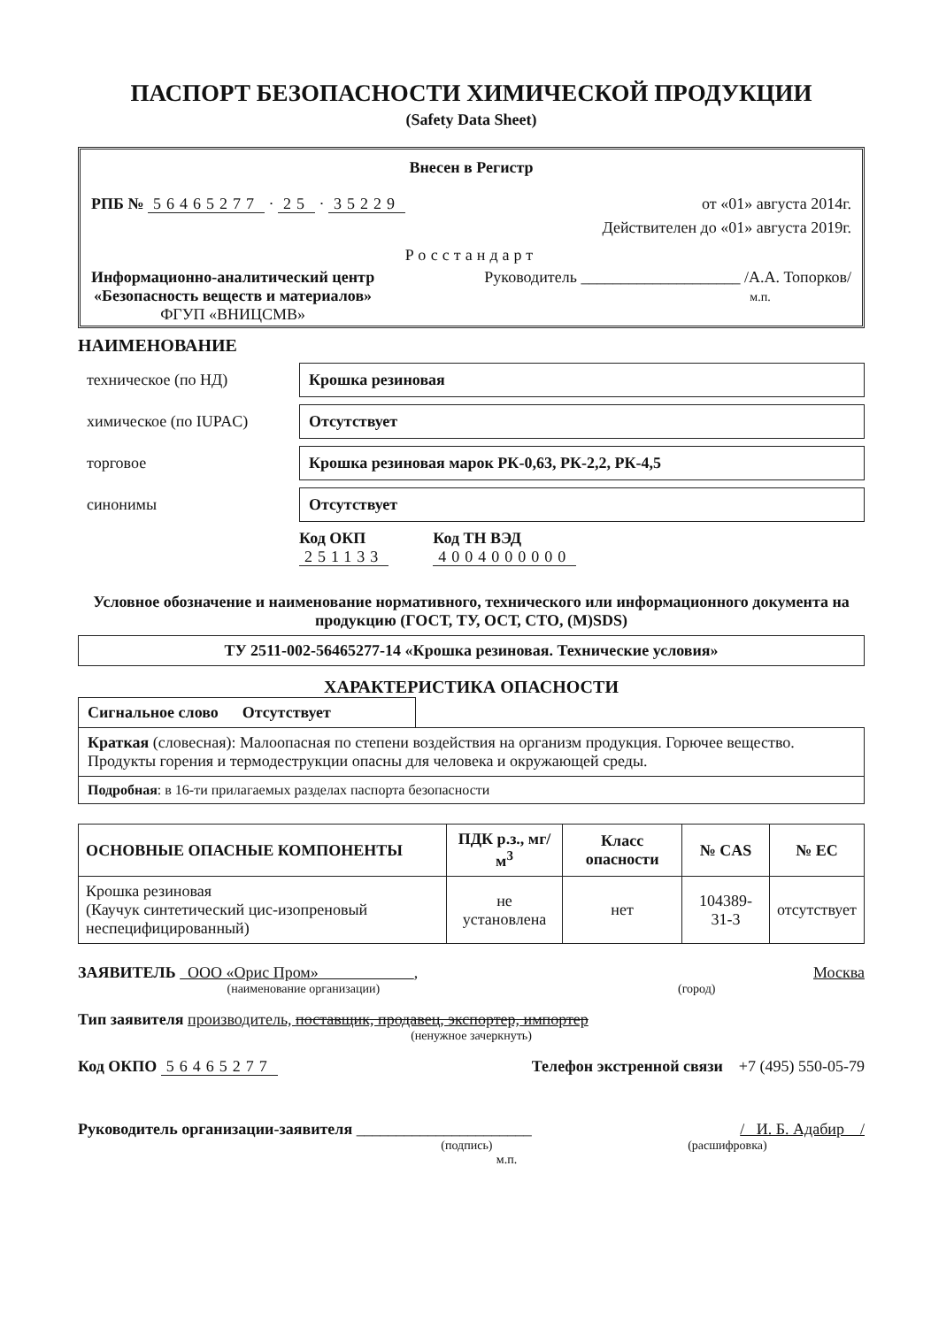ПАСПОРТ БЕЗОПАСНОСТИ ХИМИЧЕСКОЙ ПРОДУКЦИИ
(Safety Data Sheet)
Внесен в Регистр
РПБ № 56465277 · 25 · 35229 от «01» августа 2014г.
Действителен до «01» августа 2019г.
Росстандарт
Информационно-аналитический центр
«Безопасность веществ и материалов»
ФГУП «ВНИЦСМВ»
Руководитель ____________________ /А.А. Топорков/
м.п.
НАИМЕНОВАНИЕ
техническое (по НД)
Крошка резиновая
химическое (по IUPAC)
Отсутствует
торговое
Крошка резиновая марок РК-0,63, РК-2,2, РК-4,5
синонимы
Отсутствует
Код ОКП
251133
Код ТН ВЭД
4004000000
Условное обозначение и наименование нормативного, технического или информационного документа на продукцию (ГОСТ, ТУ, ОСТ, СТО, (M)SDS)
ТУ 2511-002-56465277-14 «Крошка резиновая. Технические условия»
ХАРАКТЕРИСТИКА ОПАСНОСТИ
Сигнальное слово Отсутствует
Краткая (словесная): Малоопасная по степени воздействия на организм продукция. Горючее вещество. Продукты горения и термодеструкции опасны для человека и окружающей среды.
Подробная: в 16-ти прилагаемых разделах паспорта безопасности
| ОСНОВНЫЕ ОПАСНЫЕ КОМПОНЕНТЫ | ПДК р.з., мг/м<sup>3</sup> | Класс опасности | № CAS | № EC |
| --- | --- | --- | --- | --- |
| Крошка резиновая (Каучук синтетический цис-изопреновый неспецифицированный) | не установлена | нет | 104389-31-3 | отсутствует |
ЗАЯВИТЕЛЬ ООО «Орис Пром» , Москва
(наименование организации) (город)
Тип заявителя производитель, поставщик, продавец, экспортер, импортер
(ненужное зачеркнуть)
Код ОКПО 56465277 Телефон экстренной связи +7 (495) 550-05-79
Руководитель организации-заявителя ______________________ / И. Б. Адабир /
(подпись) (расшифровка)
м.п.